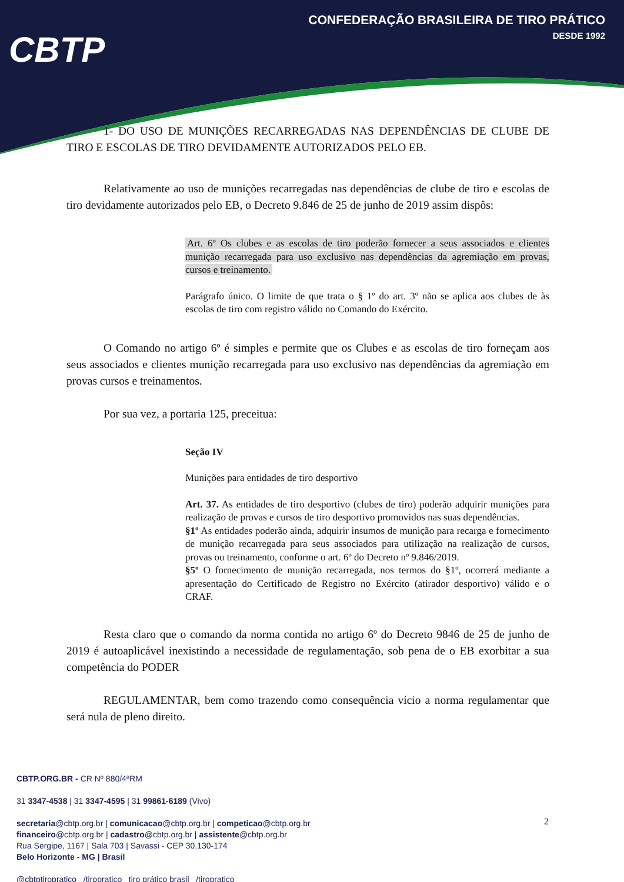CONFEDERAÇÃO BRASILEIRA DE TIRO PRÁTICO
DESDE 1992
CBTP
1- DO USO DE MUNIÇÕES RECARREGADAS NAS DEPENDÊNCIAS DE CLUBE DE TIRO E ESCOLAS DE TIRO DEVIDAMENTE AUTORIZADOS PELO EB.
Relativamente ao uso de munições recarregadas nas dependências de clube de tiro e escolas de tiro devidamente autorizados pelo EB, o Decreto 9.846 de 25 de junho de 2019 assim dispôs:
Art. 6º Os clubes e as escolas de tiro poderão fornecer a seus associados e clientes munição recarregada para uso exclusivo nas dependências da agremiação em provas, cursos e treinamento.
Parágrafo único. O limite de que trata o § 1º do art. 3º não se aplica aos clubes de às escolas de tiro com registro válido no Comando do Exército.
O Comando no artigo 6º é simples e permite que os Clubes e as escolas de tiro forneçam aos seus associados e clientes munição recarregada para uso exclusivo nas dependências da agremiação em provas cursos e treinamentos.
Por sua vez, a portaria 125, preceitua:
Seção IV
Munições para entidades de tiro desportivo
Art. 37. As entidades de tiro desportivo (clubes de tiro) poderão adquirir munições para realização de provas e cursos de tiro desportivo promovidos nas suas dependências.
§1º As entidades poderão ainda, adquirir insumos de munição para recarga e fornecimento de munição recarregada para seus associados para utilização na realização de cursos, provas ou treinamento, conforme o art. 6º do Decreto nº 9.846/2019.
§5º O fornecimento de munição recarregada, nos termos do §1º, ocorrerá mediante a apresentação do Certificado de Registro no Exército (atirador desportivo) válido e o CRAF.
Resta claro que o comando da norma contida no artigo 6º do Decreto 9846 de 25 de junho de 2019 é autoaplicável inexistindo a necessidade de regulamentação, sob pena de o EB exorbitar a sua competência do PODER
REGULAMENTAR, bem como trazendo como consequência vício a norma regulamentar que será nula de pleno direito.
CBTP.ORG.BR - CR Nº 880/4ªRM
31 3347-4538 | 31 3347-4595 | 31 99861-6189 (Vivo)
secretaria@cbtp.org.br | comunicacao@cbtp.org.br | competicao@cbtp.org.br
financeiro@cbtp.org.br | cadastro@cbtp.org.br | assistente@cbtp.org.br
Rua Sergipe, 1167 | Sala 703 | Savassi - CEP 30.130-174
Belo Horizonte - MG | Brasil
@cbtptiropratico /tiropratico tiro prático brasil /tiropratico
2